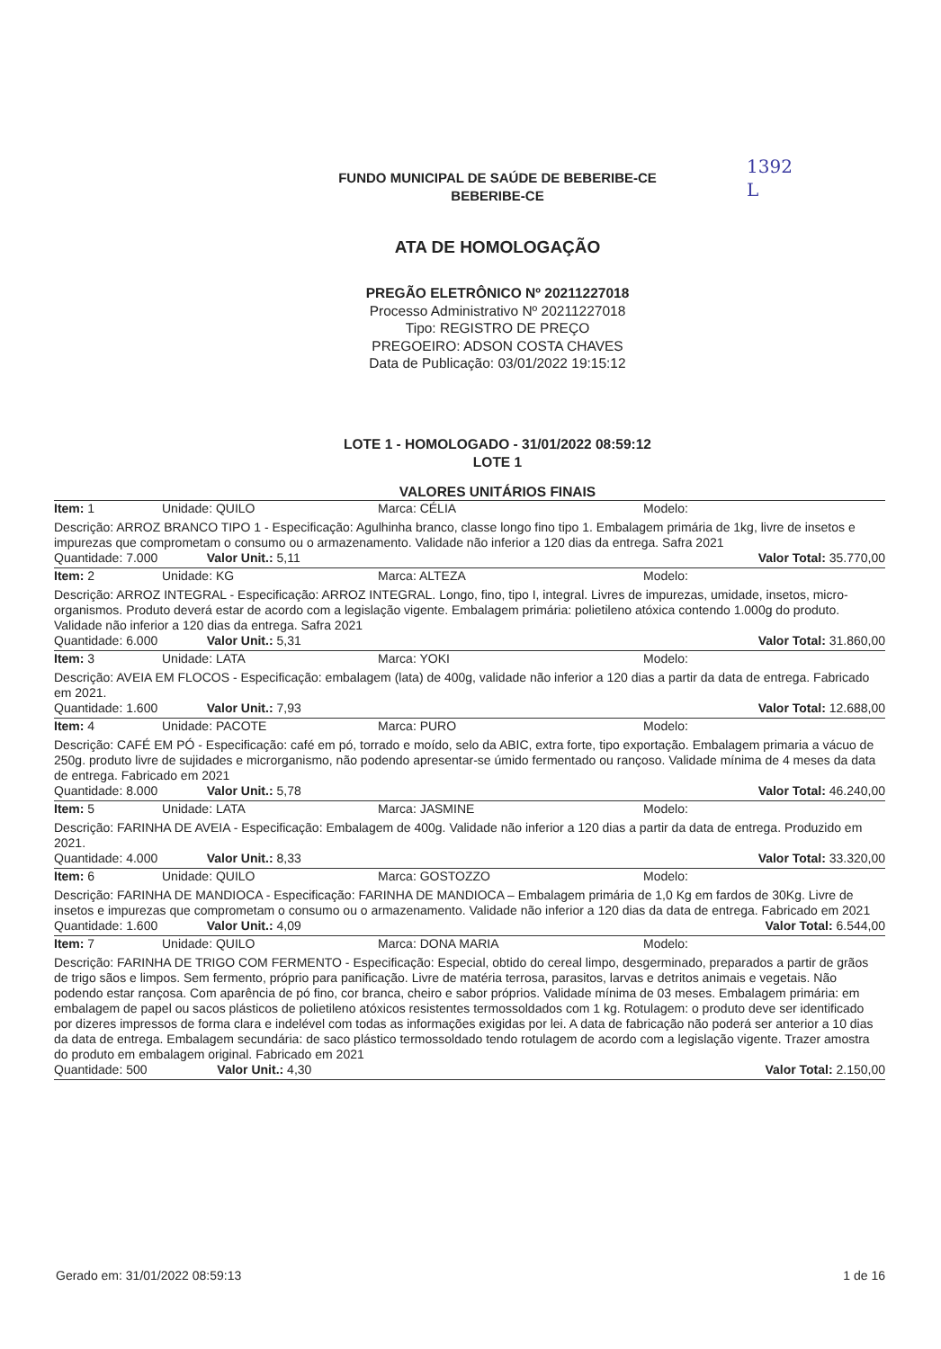1392
L
FUNDO MUNICIPAL DE SAÚDE DE BEBERIBE-CE
BEBERIBE-CE
ATA DE HOMOLOGAÇÃO
PREGÃO ELETRÔNICO Nº 20211227018
Processo Administrativo Nº 20211227018
Tipo: REGISTRO DE PREÇO
PREGOEIRO: ADSON COSTA CHAVES
Data de Publicação: 03/01/2022 19:15:12
LOTE 1 - HOMOLOGADO - 31/01/2022 08:59:12
LOTE 1
VALORES UNITÁRIOS FINAIS
| Item: 1 | Unidade: QUILO | Marca: CÉLIA | Modelo: |
| Descrição: ARROZ BRANCO TIPO 1 - Especificação: Agulhinha branco, classe longo fino tipo 1. Embalagem primária de 1kg, livre de insetos e impurezas que comprometam o consumo ou o armazenamento. Validade não inferior a 120 dias da entrega. Safra 2021 | | | |
| Quantidade: 7.000 Valor Unit.: 5,11 | | Valor Total: 35.770,00 | |
| Item: 2 | Unidade: KG | Marca: ALTEZA | Modelo: |
| Descrição: ARROZ INTEGRAL - Especificação: ARROZ INTEGRAL. Longo, fino, tipo I, integral. Livres de impurezas, umidade, insetos, micro-organismos. Produto deverá estar de acordo com a legislação vigente. Embalagem primária: polietileno atóxica contendo 1.000g do produto. Validade não inferior a 120 dias da entrega. Safra 2021 | | | |
| Quantidade: 6.000 Valor Unit.: 5,31 | | Valor Total: 31.860,00 | |
| Item: 3 | Unidade: LATA | Marca: YOKI | Modelo: |
| Descrição: AVEIA EM FLOCOS - Especificação: embalagem (lata) de 400g, validade não inferior a 120 dias a partir da data de entrega. Fabricado em 2021. | | | |
| Quantidade: 1.600 Valor Unit.: 7,93 | | Valor Total: 12.688,00 | |
| Item: 4 | Unidade: PACOTE | Marca: PURO | Modelo: |
| Descrição: CAFÉ EM PÓ - Especificação: café em pó, torrado e moído, selo da ABIC, extra forte, tipo exportação. Embalagem primaria a vácuo de 250g. produto livre de sujidades e microrganismo, não podendo apresentar-se úmido fermentado ou rançoso. Validade mínima de 4 meses da data de entrega. Fabricado em 2021 | | | |
| Quantidade: 8.000 Valor Unit.: 5,78 | | Valor Total: 46.240,00 | |
| Item: 5 | Unidade: LATA | Marca: JASMINE | Modelo: |
| Descrição: FARINHA DE AVEIA - Especificação: Embalagem de 400g. Validade não inferior a 120 dias a partir da data de entrega. Produzido em 2021. | | | |
| Quantidade: 4.000 Valor Unit.: 8,33 | | Valor Total: 33.320,00 | |
| Item: 6 | Unidade: QUILO | Marca: GOSTOZZO | Modelo: |
| Descrição: FARINHA DE MANDIOCA - Especificação: FARINHA DE MANDIOCA – Embalagem primária de 1,0 Kg em fardos de 30Kg. Livre de insetos e impurezas que comprometam o consumo ou o armazenamento. Validade não inferior a 120 dias da data de entrega. Fabricado em 2021 | | | |
| Quantidade: 1.600 Valor Unit.: 4,09 | | Valor Total: 6.544,00 | |
| Item: 7 | Unidade: QUILO | Marca: DONA MARIA | Modelo: |
| Descrição: FARINHA DE TRIGO COM FERMENTO - Especificação: Especial, obtido do cereal limpo, desgerminado, preparados a partir de grãos de trigo sãos e limpos. Sem fermento, próprio para panificação. Livre de matéria terrosa, parasitos, larvas e detritos animais e vegetais. Não podendo estar rançosa. Com aparência de pó fino, cor branca, cheiro e sabor próprios. Validade mínima de 03 meses. Embalagem primária: em embalagem de papel ou sacos plásticos de polietileno atóxicos resistentes termossoldados com 1 kg. Rotulagem: o produto deve ser identificado por dizeres impressos de forma clara e indelével com todas as informações exigidas por lei. A data de fabricação não poderá ser anterior a 10 dias da data de entrega. Embalagem secundária: de saco plástico termossoldado tendo rotulagem de acordo com a legislação vigente. Trazer amostra do produto em embalagem original. Fabricado em 2021 | | | |
| Quantidade: 500 Valor Unit.: 4,30 | | Valor Total: 2.150,00 | |
Gerado em: 31/01/2022 08:59:13 1 de 16